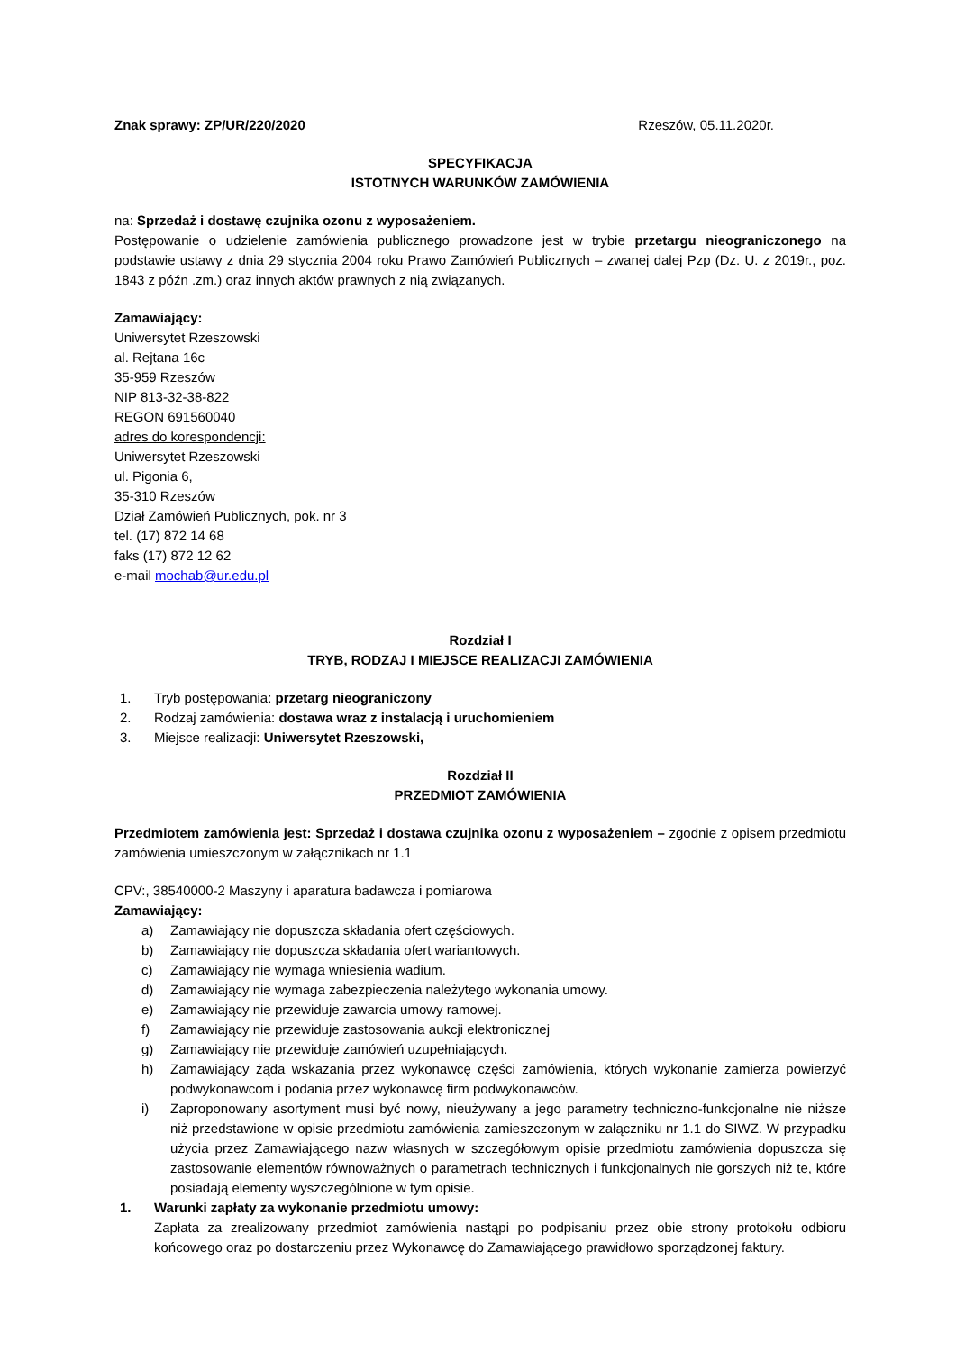Znak sprawy: ZP/UR/220/2020 Rzeszów, 05.11.2020r.
SPECYFIKACJA
ISTOTNYCH WARUNKÓW ZAMÓWIENIA
na: Sprzedaż i dostawę czujnika ozonu z wyposażeniem.
Postępowanie o udzielenie zamówienia publicznego prowadzone jest w trybie przetargu nieograniczonego na podstawie ustawy z dnia 29 stycznia 2004 roku Prawo Zamówień Publicznych – zwanej dalej Pzp (Dz. U. z 2019r., poz. 1843 z późn .zm.) oraz innych aktów prawnych z nią związanych.
Zamawiający:
Uniwersytet Rzeszowski
al. Rejtana 16c
35-959 Rzeszów
NIP 813-32-38-822
REGON 691560040
adres do korespondencji:
Uniwersytet Rzeszowski
ul. Pigonia 6,
35-310 Rzeszów
Dział Zamówień Publicznych, pok. nr 3
tel. (17) 872 14 68
faks (17) 872 12 62
e-mail mochab@ur.edu.pl
Rozdział I
TRYB, RODZAJ I MIEJSCE REALIZACJI ZAMÓWIENIA
1. Tryb postępowania: przetarg nieograniczony
2. Rodzaj zamówienia: dostawa wraz z instalacją i uruchomieniem
3. Miejsce realizacji: Uniwersytet Rzeszowski,
Rozdział II
PRZEDMIOT ZAMÓWIENIA
Przedmiotem zamówienia jest: Sprzedaż i dostawa czujnika ozonu z wyposażeniem – zgodnie z opisem przedmiotu zamówienia umieszczonym w załącznikach nr 1.1
CPV:, 38540000-2 Maszyny i aparatura badawcza i pomiarowa
Zamawiający:
a) Zamawiający nie dopuszcza składania ofert częściowych.
b) Zamawiający nie dopuszcza składania ofert wariantowych.
c) Zamawiający nie wymaga wniesienia wadium.
d) Zamawiający nie wymaga zabezpieczenia należytego wykonania umowy.
e) Zamawiający nie przewiduje zawarcia umowy ramowej.
f) Zamawiający nie przewiduje zastosowania aukcji elektronicznej
g) Zamawiający nie przewiduje zamówień uzupełniających.
h) Zamawiający żąda wskazania przez wykonawcę części zamówienia, których wykonanie zamierza powierzyć podwykonawcom i podania przez wykonawcę firm podwykonawców.
i) Zaproponowany asortyment musi być nowy, nieużywany a jego parametry techniczno-funkcjonalne nie niższe niż przedstawione w opisie przedmiotu zamówienia zamieszczonym w załączniku nr 1.1 do SIWZ. W przypadku użycia przez Zamawiającego nazw własnych w szczegółowym opisie przedmiotu zamówienia dopuszcza się zastosowanie elementów równoważnych o parametrach technicznych i funkcjonalnych nie gorszych niż te, które posiadają elementy wyszczególnione w tym opisie.
1. Warunki zapłaty za wykonanie przedmiotu umowy:
Zapłata za zrealizowany przedmiot zamówienia nastąpi po podpisaniu przez obie strony protokołu odbioru końcowego oraz po dostarczeniu przez Wykonawcę do Zamawiającego prawidłowo sporządzonej faktury.